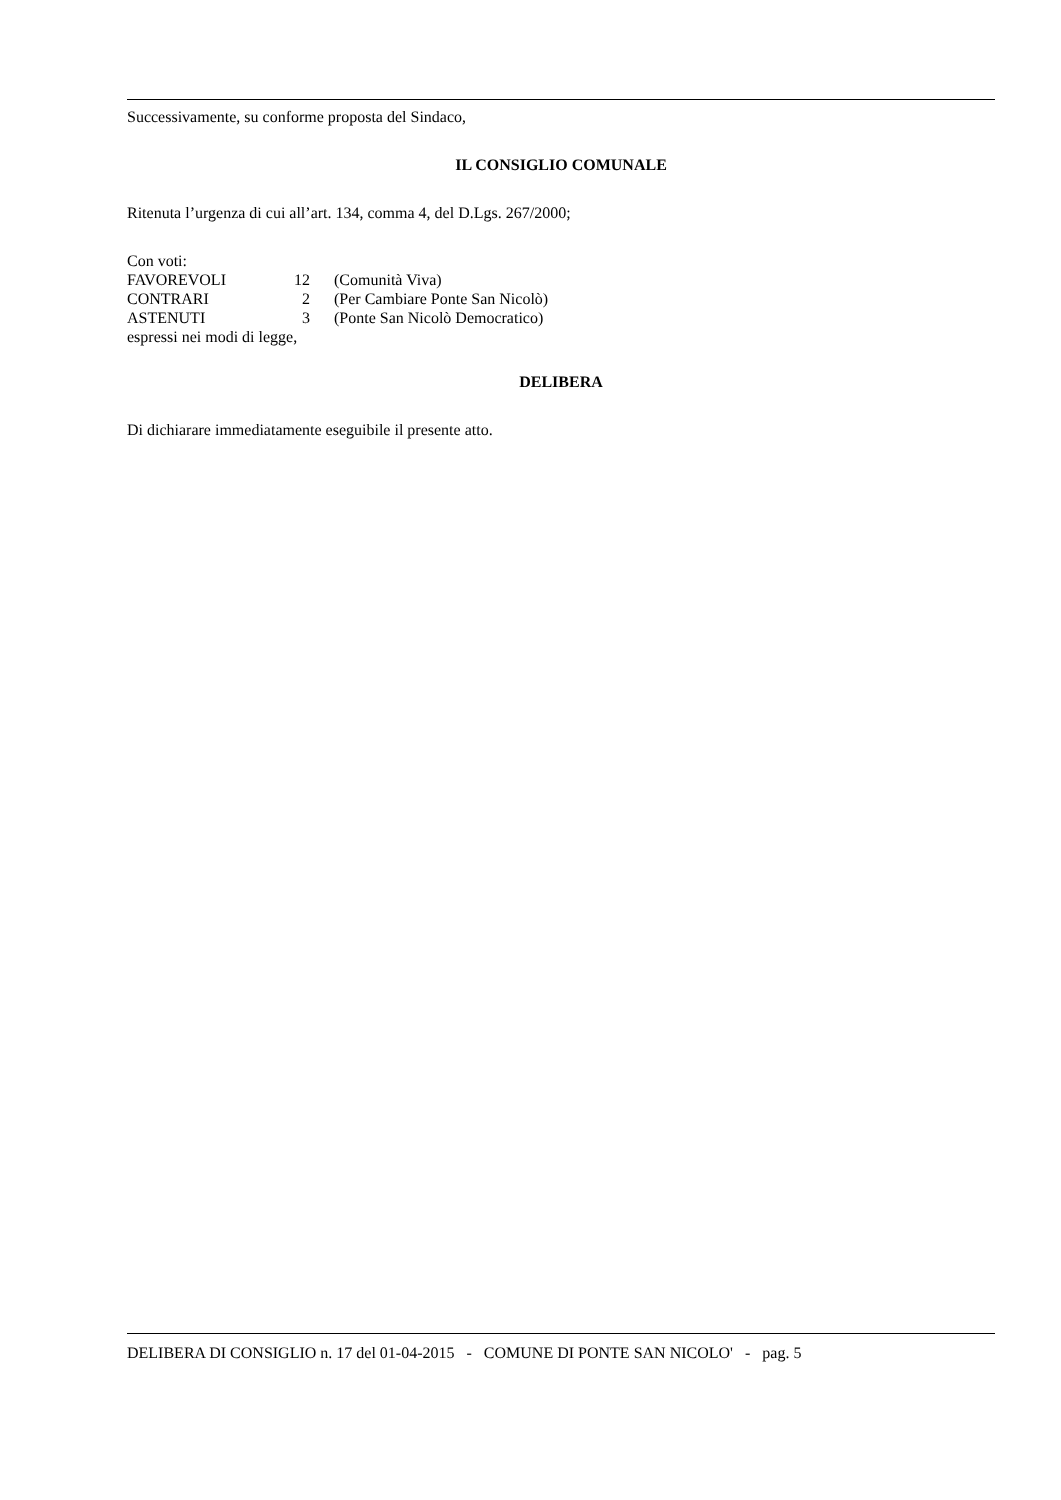Successivamente, su conforme proposta del Sindaco,
IL CONSIGLIO COMUNALE
Ritenuta l’urgenza di cui all’art. 134, comma 4, del D.Lgs. 267/2000;
Con voti:
| FAVOREVOLI | 12 | (Comunità Viva) |
| CONTRARI | 2 | (Per Cambiare Ponte San Nicolò) |
| ASTENUTI | 3 | (Ponte San Nicolò Democratico) |
espressi nei modi di legge,
DELIBERA
Di dichiarare immediatamente eseguibile il presente atto.
DELIBERA DI CONSIGLIO n. 17 del 01-04-2015 - COMUNE DI PONTE SAN NICOLO' - pag. 5